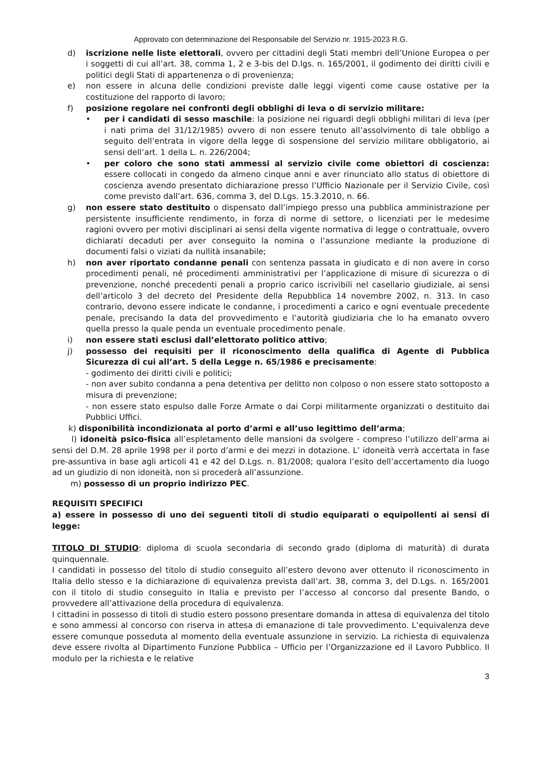Approvato con determinazione del Responsabile del Servizio nr. 1915-2023 R.G.
d) iscrizione nelle liste elettorali, ovvero per cittadini degli Stati membri dell’Unione Europea o per i soggetti di cui all’art. 38, comma 1, 2 e 3-bis del D.lgs. n. 165/2001, il godimento dei diritti civili e politici degli Stati di appartenenza o di provenienza;
e) non essere in alcuna delle condizioni previste dalle leggi vigenti come cause ostative per la costituzione del rapporto di lavoro;
f) posizione regolare nei confronti degli obblighi di leva o di servizio militare:
• per i candidati di sesso maschile: la posizione nei riguardi degli obblighi militari di leva (per i nati prima del 31/12/1985) ovvero di non essere tenuto all’assolvimento di tale obbligo a seguito dell’entrata in vigore della legge di sospensione del servizio militare obbligatorio, ai sensi dell’art. 1 della L. n. 226/2004;
• per coloro che sono stati ammessi al servizio civile come obiettori di coscienza: essere collocati in congedo da almeno cinque anni e aver rinunciato allo status di obiettore di coscienza avendo presentato dichiarazione presso l’Ufficio Nazionale per il Servizio Civile, così come previsto dall’art. 636, comma 3, del D.Lgs. 15.3.2010, n. 66.
g) non essere stato destituito o dispensato dall’impiego presso una pubblica amministrazione per persistente insufficiente rendimento, in forza di norme di settore, o licenziati per le medesime ragioni ovvero per motivi disciplinari ai sensi della vigente normativa di legge o contrattuale, ovvero dichiarati decaduti per aver conseguito la nomina o l’assunzione mediante la produzione di documenti falsi o viziati da nullità insanabile;
h) non aver riportato condanne penali con sentenza passata in giudicato e di non avere in corso procedimenti penali, né procedimenti amministrativi per l’applicazione di misure di sicurezza o di prevenzione, nonché precedenti penali a proprio carico iscrivibili nel casellario giudiziale, ai sensi dell’articolo 3 del decreto del Presidente della Repubblica 14 novembre 2002, n. 313. In caso contrario, devono essere indicate le condanne, i procedimenti a carico e ogni eventuale precedente penale, precisando la data del provvedimento e l’autorità giudiziaria che lo ha emanato ovvero quella presso la quale penda un eventuale procedimento penale.
i) non essere stati esclusi dall’elettorato politico attivo;
j) possesso dei requisiti per il riconoscimento della qualifica di Agente di Pubblica Sicurezza di cui all’art. 5 della Legge n. 65/1986 e precisamente:
- godimento dei diritti civili e politici;
- non aver subito condanna a pena detentiva per delitto non colposo o non essere stato sottoposto a misura di prevenzione;
- non essere stato espulso dalle Forze Armate o dai Corpi militarmente organizzati o destituito dai Pubblici Uffici.
k) disponibilità incondizionata al porto d’armi e all’uso legittimo dell’arma;
l) idoneità psico-fisica all’espletamento delle mansioni da svolgere - compreso l’utilizzo dell’arma ai sensi del D.M. 28 aprile 1998 per il porto d’armi e dei mezzi in dotazione. L’ idoneità verrà accertata in fase pre-assuntiva in base agli articoli 41 e 42 del D.Lgs. n. 81/2008; qualora l’esito dell’accertamento dia luogo ad un giudizio di non idoneità, non si procederà all’assunzione.
m) possesso di un proprio indirizzo PEC.
REQUISITI SPECIFICI
a) essere in possesso di uno dei seguenti titoli di studio equiparati o equipollenti ai sensi di legge:
TITOLO DI STUDIO: diploma di scuola secondaria di secondo grado (diploma di maturità) di durata quinquennale.
I candidati in possesso del titolo di studio conseguito all’estero devono aver ottenuto il riconoscimento in Italia dello stesso e la dichiarazione di equivalenza prevista dall’art. 38, comma 3, del D.Lgs. n. 165/2001 con il titolo di studio conseguito in Italia e previsto per l’accesso al concorso dal presente Bando, o provvedere all’attivazione della procedura di equivalenza.
I cittadini in possesso di titoli di studio estero possono presentare domanda in attesa di equivalenza del titolo e sono ammessi al concorso con riserva in attesa di emanazione di tale provvedimento. L’equivalenza deve essere comunque posseduta al momento della eventuale assunzione in servizio. La richiesta di equivalenza deve essere rivolta al Dipartimento Funzione Pubblica – Ufficio per l’Organizzazione ed il Lavoro Pubblico. Il modulo per la richiesta e le relative
3